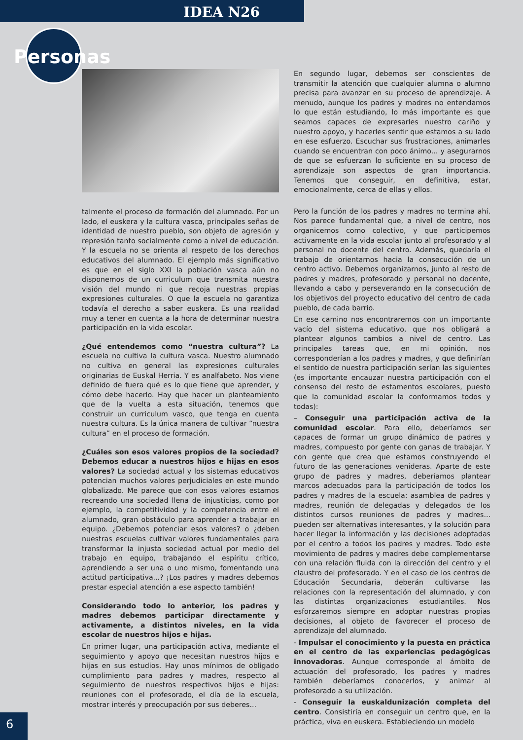IDEA N26
Personas
talmente el proceso de formación del alumnado. Por un lado, el euskera y la cultura vasca, principales señas de identidad de nuestro pueblo, son objeto de agresión y represión tanto socialmente como a nivel de educación. Y la escuela no se orienta al respeto de los derechos educativos del alumnado. El ejemplo más significativo es que en el siglo XXI la población vasca aún no disponemos de un curriculum que transmita nuestra visión del mundo ni que recoja nuestras propias expresiones culturales. O que la escuela no garantiza todavía el derecho a saber euskera. Es una realidad muy a tener en cuenta a la hora de determinar nuestra participación en la vida escolar.
¿Qué entendemos como “nuestra cultura”? La escuela no cultiva la cultura vasca. Nuestro alumnado no cultiva en general las expresiones culturales originarias de Euskal Herria. Y es analfabeto. Nos viene definido de fuera qué es lo que tiene que aprender, y cómo debe hacerlo. Hay que hacer un planteamiento que de la vuelta a esta situación, tenemos que construir un curriculum vasco, que tenga en cuenta nuestra cultura. Es la única manera de cultivar “nuestra cultura” en el proceso de formación.
¿Cuáles son esos valores propios de la sociedad? Debemos educar a nuestros hijos e hijas en esos valores? La sociedad actual y los sistemas educativos potencian muchos valores perjudiciales en este mundo globalizado. Me parece que con esos valores estamos recreando una sociedad llena de injusticias, como por ejemplo, la competitividad y la competencia entre el alumnado, gran obstáculo para aprender a trabajar en equipo. ¿Debemos potenciar esos valores? o ¿deben nuestras escuelas cultivar valores fundamentales para transformar la injusta sociedad actual por medio del trabajo en equipo, trabajando el espíritu crítico, aprendiendo a ser una o uno mismo, fomentando una actitud participativa...? ¡Los padres y madres debemos prestar especial atención a ese aspecto también!
Considerando todo lo anterior, los padres y madres debemos participar directamente y activamente, a distintos niveles, en la vida escolar de nuestros hijos e hijas.
En primer lugar, una participación activa, mediante el seguimiento y apoyo que necesitan nuestros hijos e hijas en sus estudios. Hay unos mínimos de obligado cumplimiento para padres y madres, respecto al seguimiento de nuestros respectivos hijos e hijas: reuniones con el profesorado, el día de la escuela, mostrar interés y preocupación por sus deberes...
En segundo lugar, debemos ser conscientes de transmitir la atención que cualquier alumna o alumno precisa para avanzar en su proceso de aprendizaje. A menudo, aunque los padres y madres no entendamos lo que están estudiando, lo más importante es que seamos capaces de expresarles nuestro cariño y nuestro apoyo, y hacerles sentir que estamos a su lado en ese esfuerzo. Escuchar sus frustraciones, animarles cuando se encuentran con poco ánimo... y asegurarnos de que se esfuerzan lo suficiente en su proceso de aprendizaje son aspectos de gran importancia. Tenemos que conseguir, en definitiva, estar, emocionalmente, cerca de ellas y ellos.
Pero la función de los padres y madres no termina ahí. Nos parece fundamental que, a nivel de centro, nos organicemos como colectivo, y que participemos activamente en la vida escolar junto al profesorado y al personal no docente del centro. Además, quedaría el trabajo de orientarnos hacia la consecución de un centro activo. Debemos organizarnos, junto al resto de padres y madres, profesorado y personal no docente, llevando a cabo y perseverando en la consecución de los objetivos del proyecto educativo del centro de cada pueblo, de cada barrio.
En ese camino nos encontraremos con un importante vacío del sistema educativo, que nos obligará a plantear algunos cambios a nivel de centro. Las principales tareas que, en mi opinión, nos corresponderían a los padres y madres, y que definirían el sentido de nuestra participación serían las siguientes (es importante encauzar nuestra participación con el consenso del resto de estamentos escolares, puesto que la comunidad escolar la conformamos todos y todas):
– Conseguir una participación activa de la comunidad escolar. Para ello, deberíamos ser capaces de formar un grupo dinámico de padres y madres, compuesto por gente con ganas de trabajar. Y con gente que crea que estamos construyendo el futuro de las generaciones venideras. Aparte de este grupo de padres y madres, deberíamos plantear marcos adecuados para la participación de todos los padres y madres de la escuela: asamblea de padres y madres, reunión de delegadas y delegados de los distintos cursos reuniones de padres y madres... pueden ser alternativas interesantes, y la solución para hacer llegar la información y las decisiones adoptadas por el centro a todos los padres y madres. Todo este movimiento de padres y madres debe complementarse con una relación fluida con la dirección del centro y el claustro del profesorado. Y en el caso de los centros de Educación Secundaria, deberán cultivarse las relaciones con la representación del alumnado, y con las distintas organizaciones estudiantiles. Nos esforzaremos siempre en adoptar nuestras propias decisiones, al objeto de favorecer el proceso de aprendizaje del alumnado.
- Impulsar el conocimiento y la puesta en práctica en el centro de las experiencias pedagógicas innovadoras. Aunque corresponde al ámbito de actuación del profesorado, los padres y madres también deberíamos conocerlos, y animar al profesorado a su utilización.
- Conseguir la euskaldunización completa del centro. Consistiría en conseguir un centro que, en la práctica, viva en euskera. Estableciendo un modelo
6